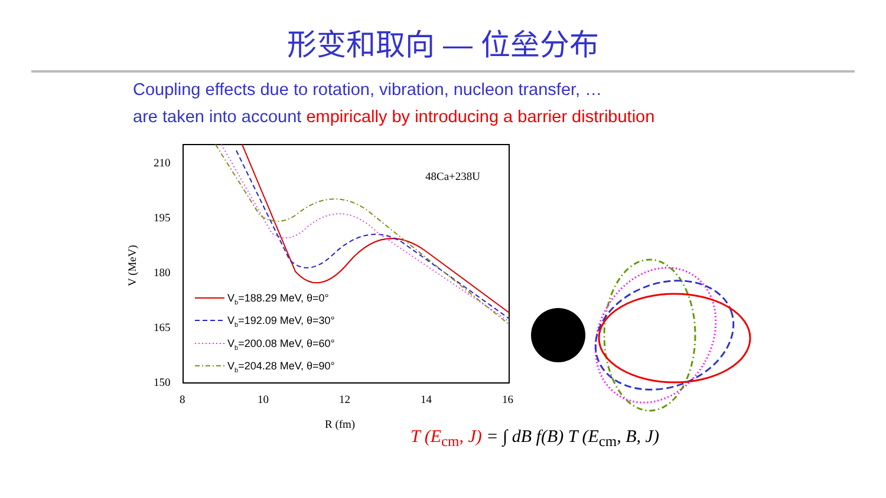形变和取向 — 位垒分布
Coupling effects due to rotation, vibration, nucleon transfer, …
are taken into account empirically by introducing a barrier distribution
210
195
180
165
150
8
10
12
14
16
R (fm)
V (MeV)
48Ca+238U
Vb=188.29 MeV, θ=0°
Vb=192.09 MeV, θ=30°
Vb=200.08 MeV, θ=60°
Vb=204.28 MeV, θ=90°
T (E<sub>cm</sub>, J) = ∫ dB f(B) T (E<sub>cm</sub>, B, J)